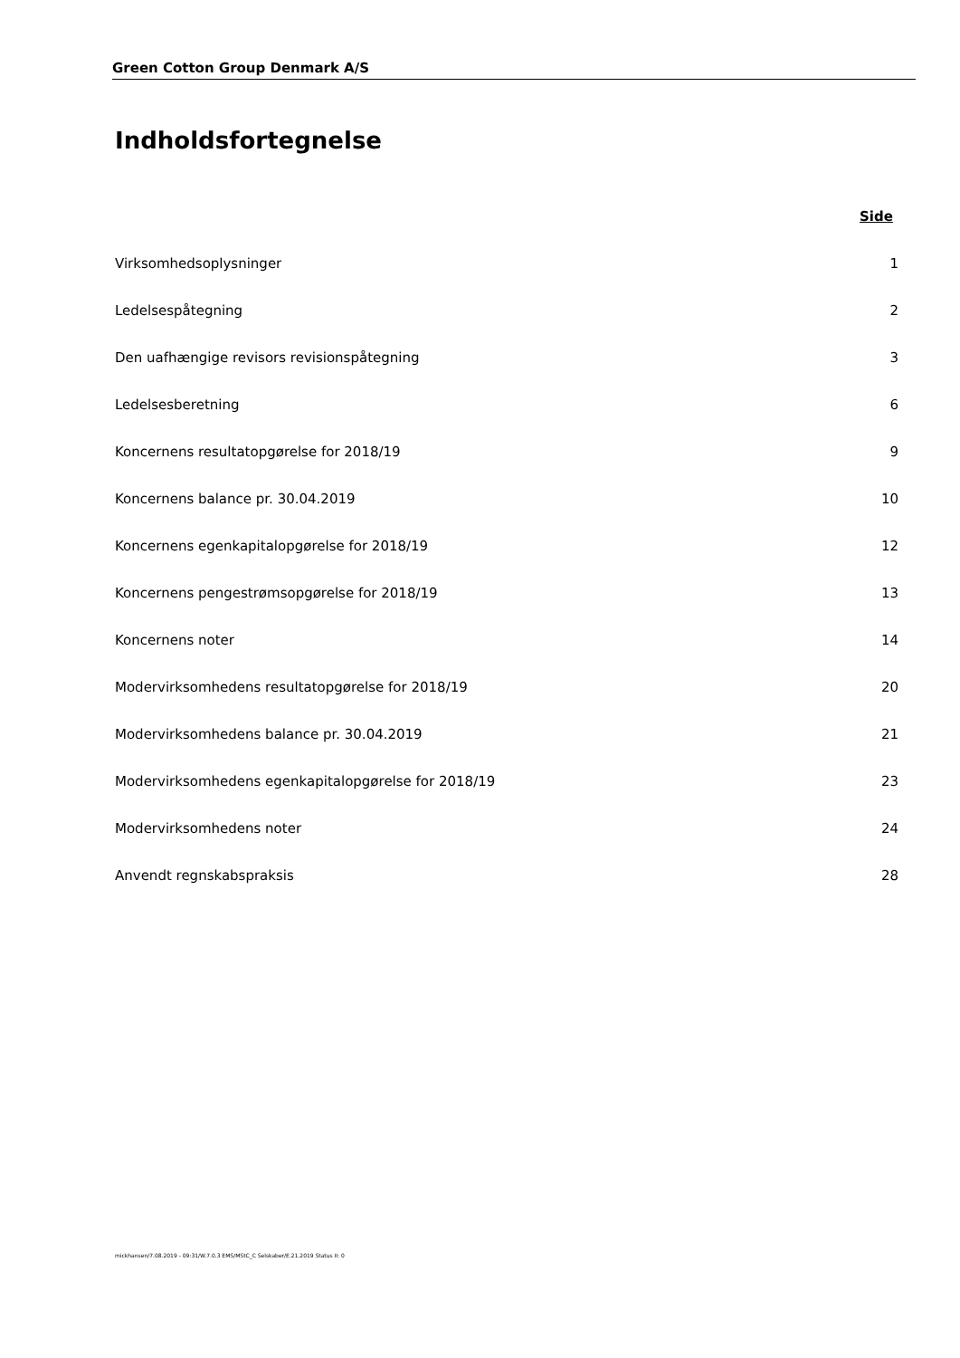Green Cotton Group Denmark A/S
Indholdsfortegnelse
Side
Virksomhedsoplysninger 1
Ledelsespåtegning 2
Den uafhængige revisors revisionspåtegning 3
Ledelsesberetning 6
Koncernens resultatopgørelse for 2018/19 9
Koncernens balance pr. 30.04.2019 10
Koncernens egenkapitalopgørelse for 2018/19 12
Koncernens pengestrømsopgørelse for 2018/19 13
Koncernens noter 14
Modervirksomhedens resultatopgørelse for 2018/19 20
Modervirksomhedens balance pr. 30.04.2019 21
Modervirksomhedens egenkapitalopgørelse for 2018/19 23
Modervirksomhedens noter 24
Anvendt regnskabspraksis 28
mickhansen/7.08.2019 - 09:31/W.7.0.3 EMS/MStC_C Selskaber/E.21.2019 Status II: 0